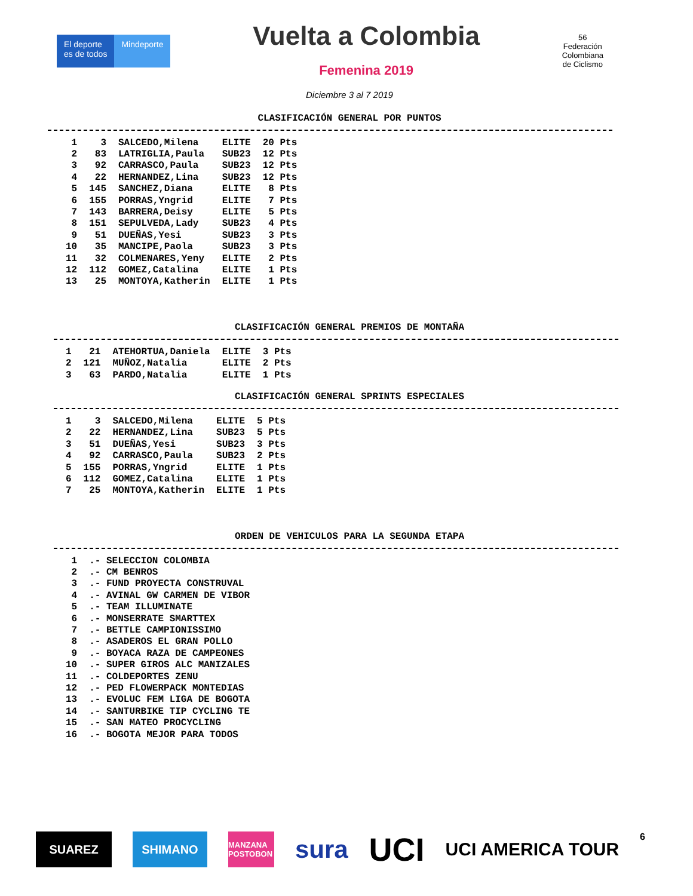El deporte
es de todos
Mindeporte
Vuelta a Colombia
Femenina 2019
56
Federación
Colombiana
de Ciclismo
Diciembre 3 al 7 2019
CLASIFICACIÓN GENERAL POR PUNTOS
| 1 | 3 | SALCEDO,Milena | ELITE | 20 Pts |
| 2 | 83 | LATRIGLIA,Paula | SUB23 | 12 Pts |
| 3 | 92 | CARRASCO,Paula | SUB23 | 12 Pts |
| 4 | 22 | HERNANDEZ,Lina | SUB23 | 12 Pts |
| 5 | 145 | SANCHEZ,Diana | ELITE | 8 Pts |
| 6 | 155 | PORRAS,Yngrid | ELITE | 7 Pts |
| 7 | 143 | BARRERA,Deisy | ELITE | 5 Pts |
| 8 | 151 | SEPULVEDA,Lady | SUB23 | 4 Pts |
| 9 | 51 | DUEÑAS,Yesi | SUB23 | 3 Pts |
| 10 | 35 | MANCIPE,Paola | SUB23 | 3 Pts |
| 11 | 32 | COLMENARES,Yeny | ELITE | 2 Pts |
| 12 | 112 | GOMEZ,Catalina | ELITE | 1 Pts |
| 13 | 25 | MONTOYA,Katherin | ELITE | 1 Pts |
CLASIFICACIÓN GENERAL PREMIOS DE MONTAÑA
| 1 | 21 | ATEHORTUA,Daniela | ELITE | 3 Pts |
| 2 | 121 | MUÑOZ,Natalia | ELITE | 2 Pts |
| 3 | 63 | PARDO,Natalia | ELITE | 1 Pts |
CLASIFICACIÓN GENERAL SPRINTS ESPECIALES
| 1 | 3 | SALCEDO,Milena | ELITE | 5 Pts |
| 2 | 22 | HERNANDEZ,Lina | SUB23 | 5 Pts |
| 3 | 51 | DUEÑAS,Yesi | SUB23 | 3 Pts |
| 4 | 92 | CARRASCO,Paula | SUB23 | 2 Pts |
| 5 | 155 | PORRAS,Yngrid | ELITE | 1 Pts |
| 6 | 112 | GOMEZ,Catalina | ELITE | 1 Pts |
| 7 | 25 | MONTOYA,Katherin | ELITE | 1 Pts |
ORDEN DE VEHICULOS PARA LA SEGUNDA ETAPA
| 1 | .- SELECCION COLOMBIA |
| 2 | .- CM BENROS |
| 3 | .- FUND PROYECTA CONSTRUVAL |
| 4 | .- AVINAL GW CARMEN DE VIBOR |
| 5 | .- TEAM ILLUMINATE |
| 6 | .- MONSERRATE SMARTTEX |
| 7 | .- BETTLE CAMPIONISSIMO |
| 8 | .- ASADEROS EL GRAN POLLO |
| 9 | .- BOYACA RAZA DE CAMPEONES |
| 10 | .- SUPER GIROS ALC MANIZALES |
| 11 | .- COLDEPORTES ZENU |
| 12 | .- PED FLOWERPACK MONTEDIAS |
| 13 | .- EVOLUC FEM LIGA DE BOGOTA |
| 14 | .- SANTURBIKE TIP CYCLING TE |
| 15 | .- SAN MATEO PROCYCLING |
| 16 | .- BOGOTA MEJOR PARA TODOS |
SUAREZ SHIMANO
MANZANA POSTOBON
sura
UCI
UCI AMERICA TOUR
6